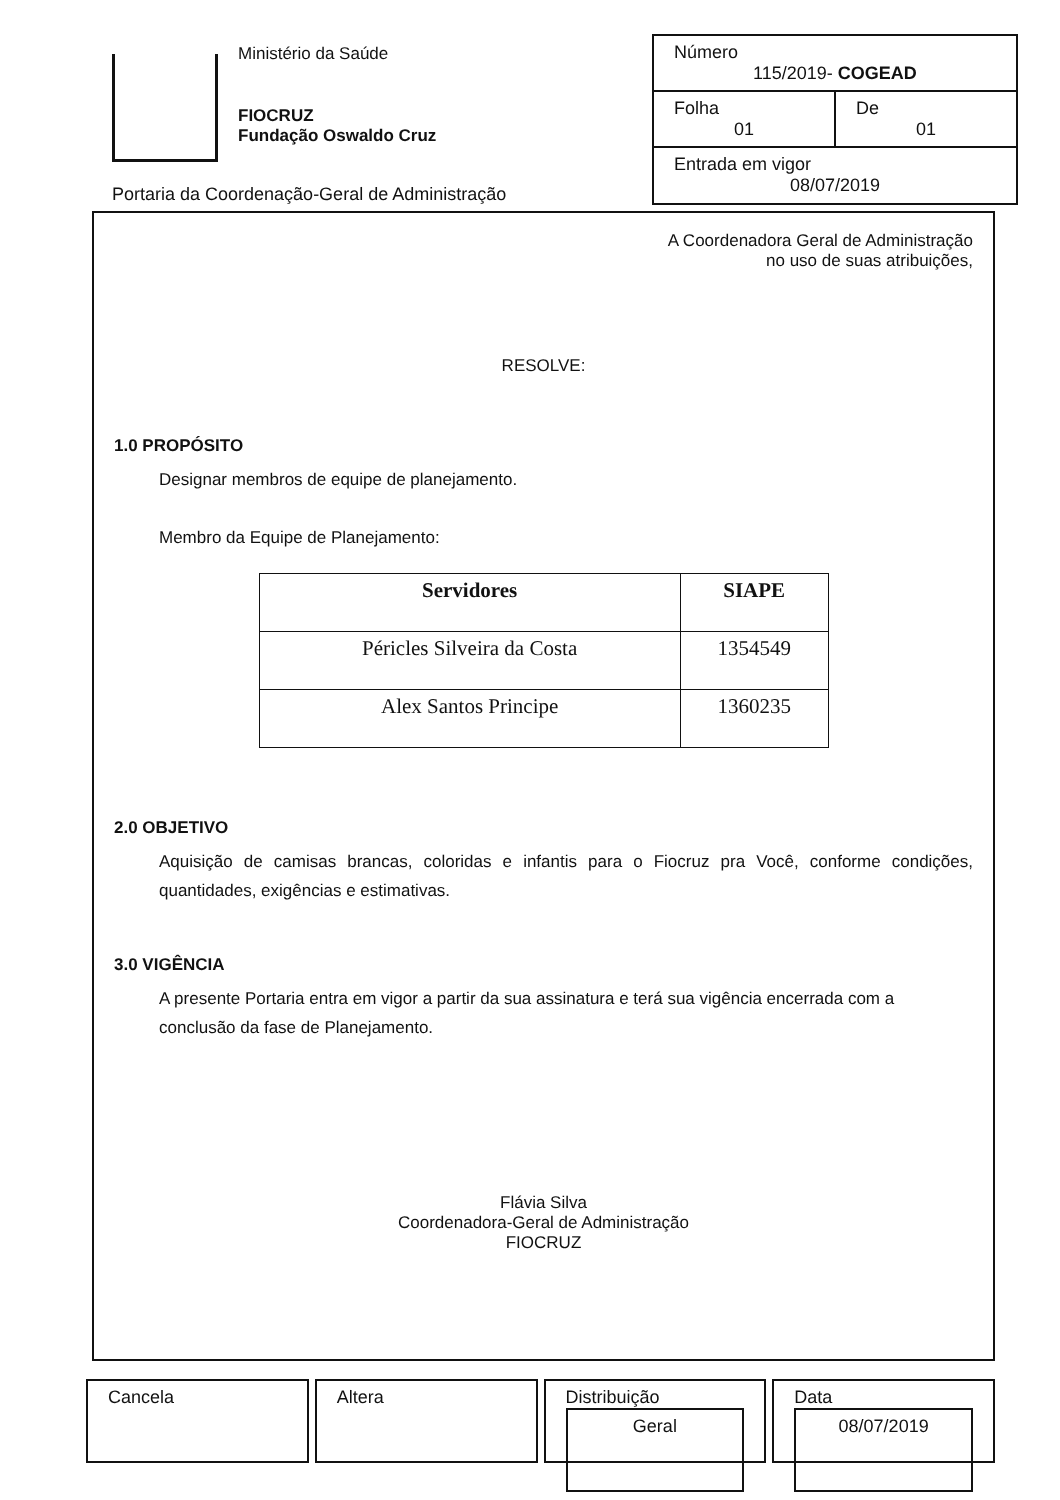Ministério da Saúde
FIOCRUZ
Fundação Oswaldo Cruz
Portaria da Coordenação-Geral de Administração
Número
115/2019- COGEAD
Folha
01
De
01
Entrada em vigor
08/07/2019
A Coordenadora Geral de Administração
no uso de suas atribuições,
RESOLVE:
1.0 PROPÓSITO
Designar membros de equipe de planejamento.
Membro da Equipe de Planejamento:
| Servidores | SIAPE |
| --- | --- |
| Péricles Silveira da Costa | 1354549 |
| Alex Santos Principe | 1360235 |
2.0 OBJETIVO
Aquisição de camisas brancas, coloridas e infantis para o Fiocruz pra Você, conforme condições, quantidades, exigências e estimativas.
3.0 VIGÊNCIA
A presente Portaria entra em vigor a partir da sua assinatura e terá sua vigência encerrada com a conclusão da fase de Planejamento.
Flávia Silva
Coordenadora-Geral de Administração
FIOCRUZ
Cancela Altera Distribuição
Geral
Data
08/07/2019